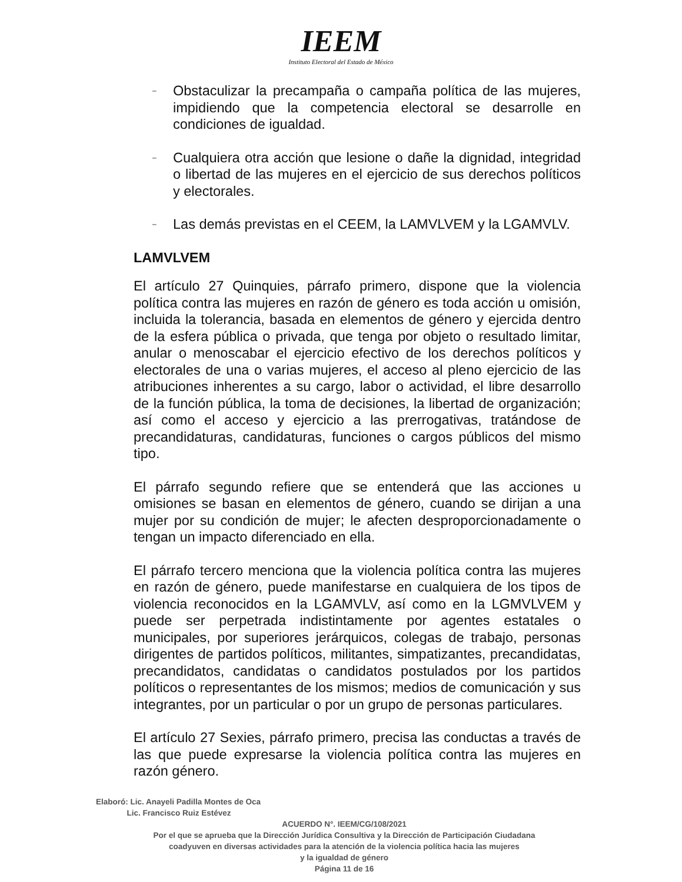IEEM
Instituto Electoral del Estado de México
– Obstaculizar la precampaña o campaña política de las mujeres, impidiendo que la competencia electoral se desarrolle en condiciones de igualdad.
– Cualquiera otra acción que lesione o dañe la dignidad, integridad o libertad de las mujeres en el ejercicio de sus derechos políticos y electorales.
– Las demás previstas en el CEEM, la LAMVLVEM y la LGAMVLV.
LAMVLVEM
El artículo 27 Quinquies, párrafo primero, dispone que la violencia política contra las mujeres en razón de género es toda acción u omisión, incluida la tolerancia, basada en elementos de género y ejercida dentro de la esfera pública o privada, que tenga por objeto o resultado limitar, anular o menoscabar el ejercicio efectivo de los derechos políticos y electorales de una o varias mujeres, el acceso al pleno ejercicio de las atribuciones inherentes a su cargo, labor o actividad, el libre desarrollo de la función pública, la toma de decisiones, la libertad de organización; así como el acceso y ejercicio a las prerrogativas, tratándose de precandidaturas, candidaturas, funciones o cargos públicos del mismo tipo.
El párrafo segundo refiere que se entenderá que las acciones u omisiones se basan en elementos de género, cuando se dirijan a una mujer por su condición de mujer; le afecten desproporcionadamente o tengan un impacto diferenciado en ella.
El párrafo tercero menciona que la violencia política contra las mujeres en razón de género, puede manifestarse en cualquiera de los tipos de violencia reconocidos en la LGAMVLV, así como en la LGMVLVEM y puede ser perpetrada indistintamente por agentes estatales o municipales, por superiores jerárquicos, colegas de trabajo, personas dirigentes de partidos políticos, militantes, simpatizantes, precandidatas, precandidatos, candidatas o candidatos postulados por los partidos políticos o representantes de los mismos; medios de comunicación y sus integrantes, por un particular o por un grupo de personas particulares.
El artículo 27 Sexies, párrafo primero, precisa las conductas a través de las que puede expresarse la violencia política contra las mujeres en razón género.
Elaboró: Lic. Anayeli Padilla Montes de Oca
Lic. Francisco Ruiz Estévez
ACUERDO N°. IEEM/CG/108/2021
Por el que se aprueba que la Dirección Jurídica Consultiva y la Dirección de Participación Ciudadana
coadyuven en diversas actividades para la atención de la violencia política hacia las mujeres
y la igualdad de género
Página 11 de 16